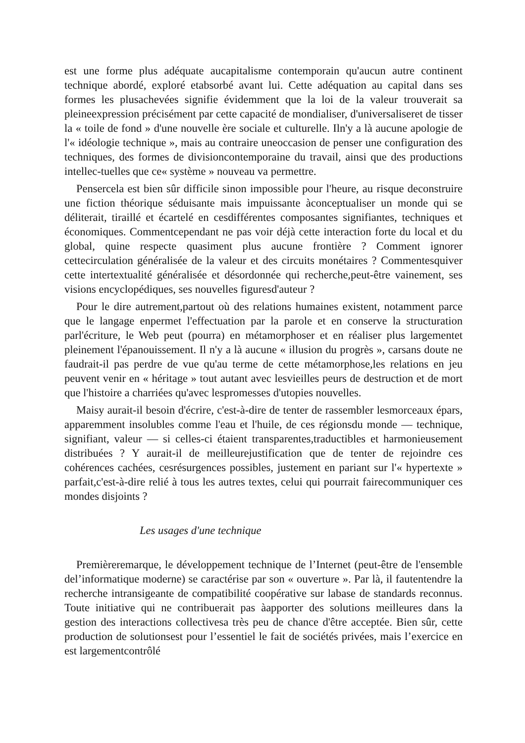est une forme plus adéquate aucapitalisme contemporain qu'aucun autre continent technique abordé, exploré etabsorbé avant lui. Cette adéquation au capital dans ses formes les plusachevées signifie évidemment que la loi de la valeur trouverait sa pleineexpression précisément par cette capacité de mondialiser, d'universaliseret de tisser la « toile de fond » d'une nouvelle ère sociale et culturelle. Iln'y a là aucune apologie de l'« idéologie technique », mais au contraire uneoccasion de penser une configuration des techniques, des formes de divisioncontemporaine du travail, ainsi que des productions intellec-tuelles que ce« système » nouveau va permettre.
Pensercela est bien sûr difficile sinon impossible pour l'heure, au risque deconstruire une fiction théorique séduisante mais impuissante àconceptualiser un monde qui se déliterait, tiraillé et écartelé en cesdifférentes composantes signifiantes, techniques et économiques. Commentcependant ne pas voir déjà cette interaction forte du local et du global, quine respecte quasiment plus aucune frontière ? Comment ignorer cettecirculation généralisée de la valeur et des circuits monétaires ? Commentesquiver cette intertextualité généralisée et désordonnée qui recherche,peut-être vainement, ses visions encyclopédiques, ses nouvelles figuresd'auteur ?
Pour le dire autrement,partout où des relations humaines existent, notamment parce que le langage enpermet l'effectuation par la parole et en conserve la structuration parl'écriture, le Web peut (pourra) en métamorphoser et en réaliser plus largementet pleinement l'épanouissement. Il n'y a là aucune « illusion du progrès », carsans doute ne faudrait-il pas perdre de vue qu'au terme de cette métamorphose,les relations en jeu peuvent venir en « héritage » tout autant avec lesvieilles peurs de destruction et de mort que l'histoire a charriées qu'avec lespromesses d'utopies nouvelles.
Maisy aurait-il besoin d'écrire, c'est-à-dire de tenter de rassembler lesmorceaux épars, apparemment insolubles comme l'eau et l'huile, de ces régionsdu monde — technique, signifiant, valeur — si celles-ci étaient transparentes,traductibles et harmonieusement distribuées ? Y aurait-il de meilleurejustification que de tenter de rejoindre ces cohérences cachées, cesrésurgences possibles, justement en pariant sur l'« hypertexte » parfait,c'est-à-dire relié à tous les autres textes, celui qui pourrait fairecommuniquer ces mondes disjoints ?
Les usages d'une technique
Premièreremarque, le développement technique de l’Internet (peut-être de l'ensemble del’informatique moderne) se caractérise par son « ouverture ». Par là, il fautentendre la recherche intransigeante de compatibilité coopérative sur labase de standards reconnus. Toute initiative qui ne contribuerait pas àapporter des solutions meilleures dans la gestion des interactions collectivesa très peu de chance d'être acceptée. Bien sûr, cette production de solutionsest pour l’essentiel le fait de sociétés privées, mais l’exercice en est largementcontrôlé